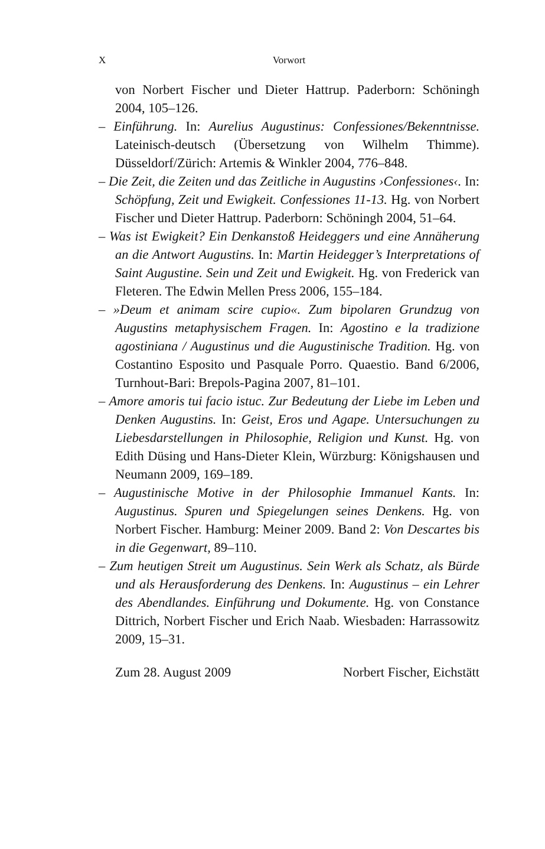X Vorwort
von Norbert Fischer und Dieter Hattrup. Paderborn: Schöningh 2004, 105–126.
– Einführung. In: Aurelius Augustinus: Confessiones/Bekenntnisse. Lateinisch-deutsch (Übersetzung von Wilhelm Thimme). Düsseldorf/Zürich: Artemis & Winkler 2004, 776–848.
– Die Zeit, die Zeiten und das Zeitliche in Augustins ›Confessiones‹. In: Schöpfung, Zeit und Ewigkeit. Confessiones 11-13. Hg. von Norbert Fischer und Dieter Hattrup. Paderborn: Schöningh 2004, 51–64.
– Was ist Ewigkeit? Ein Denkanstoß Heideggers und eine Annäherung an die Antwort Augustins. In: Martin Heidegger’s Interpretations of Saint Augustine. Sein und Zeit und Ewigkeit. Hg. von Frederick van Fleteren. The Edwin Mellen Press 2006, 155–184.
– »Deum et animam scire cupio«. Zum bipolaren Grundzug von Augustins metaphysischem Fragen. In: Agostino e la tradizione agostiniana / Augustinus und die Augustinische Tradition. Hg. von Costantino Esposito und Pasquale Porro. Quaestio. Band 6/2006, Turnhout-Bari: Brepols-Pagina 2007, 81–101.
– Amore amoris tui facio istuc. Zur Bedeutung der Liebe im Leben und Denken Augustins. In: Geist, Eros und Agape. Untersuchungen zu Liebesdarstellungen in Philosophie, Religion und Kunst. Hg. von Edith Düsing und Hans-Dieter Klein, Würzburg: Königshausen und Neumann 2009, 169–189.
– Augustinische Motive in der Philosophie Immanuel Kants. In: Augustinus. Spuren und Spiegelungen seines Denkens. Hg. von Norbert Fischer. Hamburg: Meiner 2009. Band 2: Von Descartes bis in die Gegenwart, 89–110.
– Zum heutigen Streit um Augustinus. Sein Werk als Schatz, als Bürde und als Herausforderung des Denkens. In: Augustinus – ein Lehrer des Abendlandes. Einführung und Dokumente. Hg. von Constance Dittrich, Norbert Fischer und Erich Naab. Wiesbaden: Harrassowitz 2009, 15–31.
Zum 28. August 2009 Norbert Fischer, Eichstätt